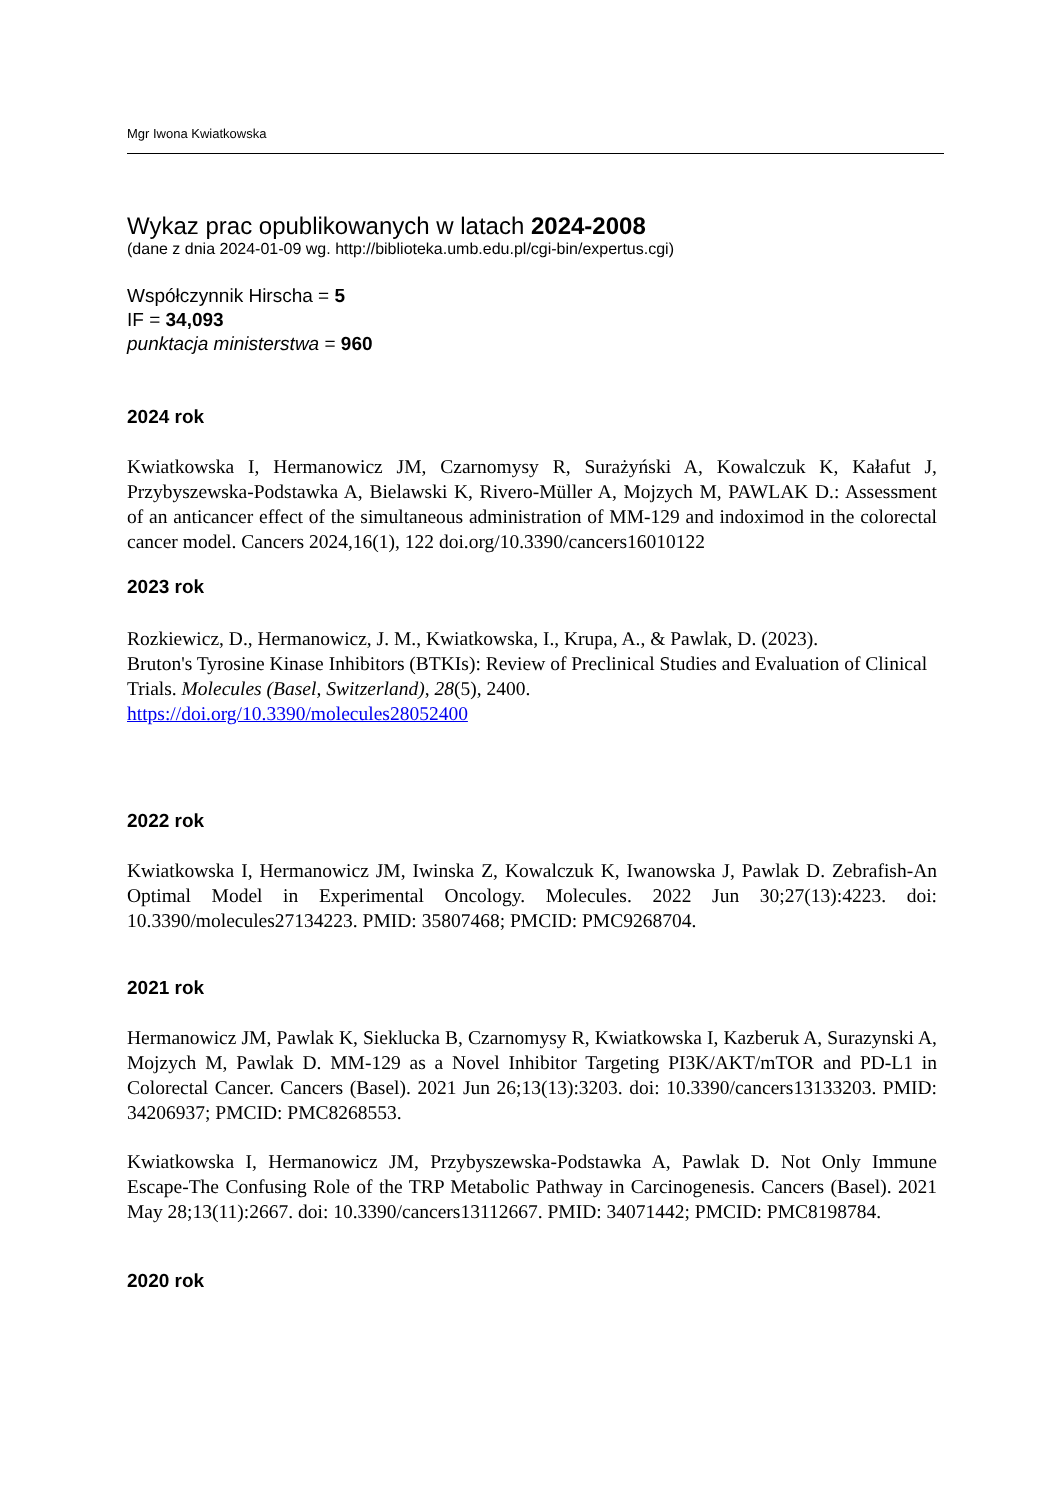Mgr Iwona Kwiatkowska
Wykaz prac opublikowanych w latach 2024-2008
(dane z dnia 2024-01-09 wg. http://biblioteka.umb.edu.pl/cgi-bin/expertus.cgi)
Współczynnik Hirscha = 5
IF = 34,093
punktacja ministerstwa = 960
2024 rok
Kwiatkowska I, Hermanowicz JM, Czarnomysy R, Surażyński A, Kowalczuk K, Kałafut J, Przybyszewska-Podstawka A, Bielawski K, Rivero-Müller A, Mojzych M, PAWLAK D.: Assessment of an anticancer effect of the simultaneous administration of MM-129 and indoximod in the colorectal cancer model. Cancers 2024,16(1), 122 doi.org/10.3390/cancers16010122
2023 rok
Rozkiewicz, D., Hermanowicz, J. M., Kwiatkowska, I., Krupa, A., & Pawlak, D. (2023).
Bruton's Tyrosine Kinase Inhibitors (BTKIs): Review of Preclinical Studies and Evaluation of Clinical Trials. Molecules (Basel, Switzerland), 28(5), 2400.
https://doi.org/10.3390/molecules28052400
2022 rok
Kwiatkowska I, Hermanowicz JM, Iwinska Z, Kowalczuk K, Iwanowska J, Pawlak D. Zebrafish-An Optimal Model in Experimental Oncology. Molecules. 2022 Jun 30;27(13):4223. doi: 10.3390/molecules27134223. PMID: 35807468; PMCID: PMC9268704.
2021 rok
Hermanowicz JM, Pawlak K, Sieklucka B, Czarnomysy R, Kwiatkowska I, Kazberuk A, Surazynski A, Mojzych M, Pawlak D. MM-129 as a Novel Inhibitor Targeting PI3K/AKT/mTOR and PD-L1 in Colorectal Cancer. Cancers (Basel). 2021 Jun 26;13(13):3203. doi: 10.3390/cancers13133203. PMID: 34206937; PMCID: PMC8268553.
Kwiatkowska I, Hermanowicz JM, Przybyszewska-Podstawka A, Pawlak D. Not Only Immune Escape-The Confusing Role of the TRP Metabolic Pathway in Carcinogenesis. Cancers (Basel). 2021 May 28;13(11):2667. doi: 10.3390/cancers13112667. PMID: 34071442; PMCID: PMC8198784.
2020 rok